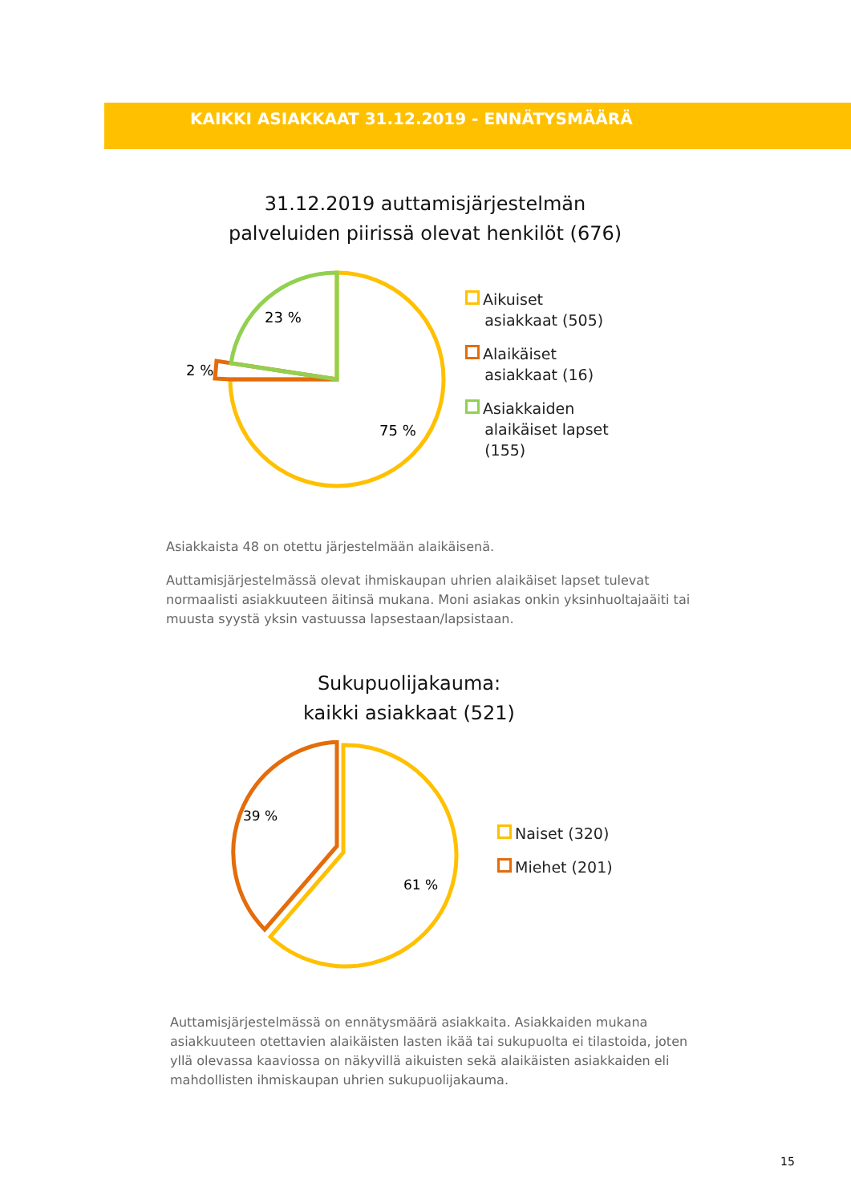KAIKKI ASIAKKAAT 31.12.2019 - ENNÄTYSMÄÄRÄ
31.12.2019 auttamisjärjestelmän
palveluiden piirissä olevat henkilöt (676)
23 %
2 %
75 %
Aikuiset
asiakkaat (505)
Alaikäiset
asiakkaat (16)
Asiakkaiden
alaikäiset lapset
(155)
Asiakkaista 48 on otettu järjestelmään alaikäisenä.
Auttamisjärjestelmässä olevat ihmiskaupan uhrien alaikäiset lapset tulevat normaalisti asiakkuuteen äitinsä mukana. Moni asiakas onkin yksinhuoltajaäiti tai muusta syystä yksin vastuussa lapsestaan/lapsistaan.
Sukupuolijakauma:
kaikki asiakkaat (521)
39 %
61 %
Naiset (320)
Miehet (201)
Auttamisjärjestelmässä on ennätysmäärä asiakkaita. Asiakkaiden mukana asiakkuuteen otettavien alaikäisten lasten ikää tai sukupuolta ei tilastoida, joten yllä olevassa kaaviossa on näkyvillä aikuisten sekä alaikäisten asiakkaiden eli mahdollisten ihmiskaupan uhrien sukupuolijakauma.
15